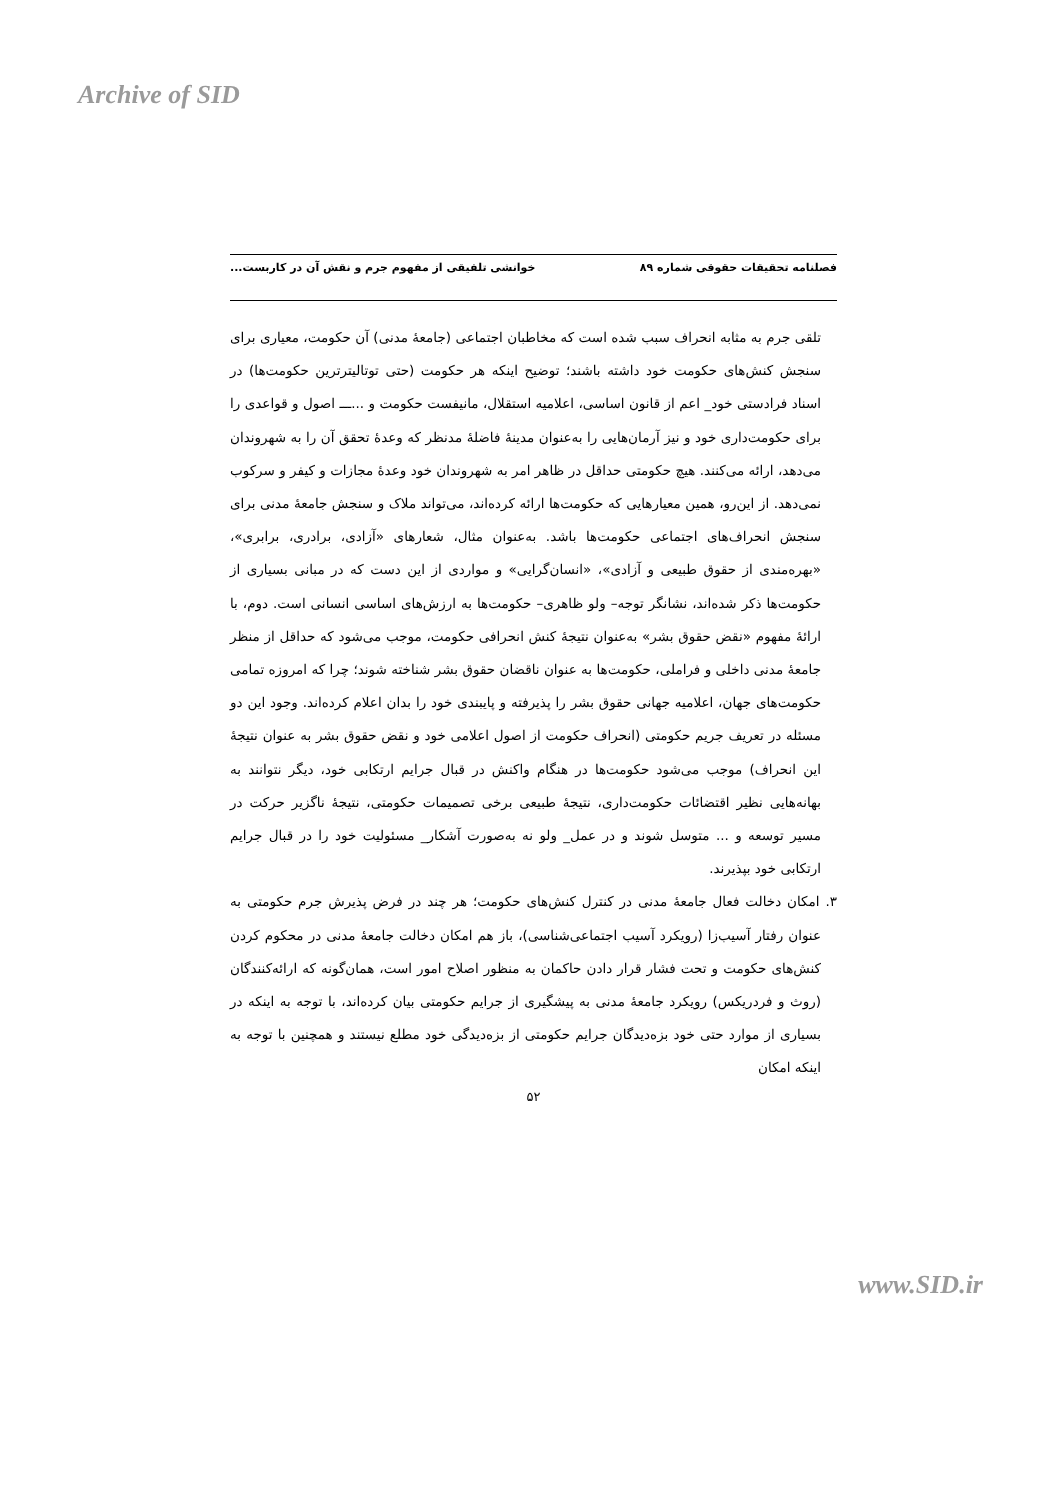Archive of SID
فصلنامه تحقیقات حقوقی شماره ۸۹ خوانشی تلفیقی از مفهوم جرم و نقش آن در کاربست...
تلقی جرم به مثابه انحراف سبب شده است که مخاطبان اجتماعی (جامعهٔ مدنی) آن حکومت، معیاری برای سنجش کنش‌های حکومت خود داشته باشند؛ توضیح اینکه هر حکومت (حتی توتالیترترین حکومت‌ها) در اسناد فرادستی خود_ اعم از قانون اساسی، اعلامیه استقلال، مانیفست حکومت و ...ـــ اصول و قواعدی را برای حکومت‌داری خود و نیز آرمان‌هایی را به‌عنوان مدینهٔ فاضلهٔ مدنظر که وعدهٔ تحقق آن را به شهروندان می‌دهد، ارائه می‌کنند. هیچ حکومتی حداقل در ظاهر امر به شهروندان خود وعدهٔ مجازات و کیفر و سرکوب نمی‌دهد. از این‌رو، همین معیارهایی که حکومت‌ها ارائه کرده‌اند، می‌تواند ملاک و سنجش جامعهٔ مدنی برای سنجش انحراف‌های اجتماعی حکومت‌ها باشد. به‌عنوان مثال، شعارهای «آزادی، برادری، برابری»، «بهره‌مندی از حقوق طبیعی و آزادی»، «انسان‌گرایی» و مواردی از این دست که در مبانی بسیاری از حکومت‌ها ذکر شده‌اند، نشانگر توجه– ولو ظاهری– حکومت‌ها به ارزش‌های اساسی انسانی است. دوم، با ارائهٔ مفهوم «نقض حقوق بشر» به‌عنوان نتیجهٔ کنش انحرافی حکومت، موجب می‌شود که حداقل از منظر جامعهٔ مدنی داخلی و فراملی، حکومت‌ها به عنوان ناقضان حقوق بشر شناخته شوند؛ چرا که امروزه تمامی حکومت‌های جهان، اعلامیه جهانی حقوق بشر را پذیرفته و پایبندی خود را بدان اعلام کرده‌اند. وجود این دو مسئله در تعریف جریم حکومتی (انحراف حکومت از اصول اعلامی خود و نقض حقوق بشر به عنوان نتیجهٔ این انحراف) موجب می‌شود حکومت‌ها در هنگام واکنش در قبال جرایم ارتکابی خود، دیگر نتوانند به بهانه‌هایی نظیر اقتضائات حکومت‌داری، نتیجهٔ طبیعی برخی تصمیمات حکومتی، نتیجهٔ ناگزیر حرکت در مسیر توسعه و ... متوسل شوند و در عمل_ ولو نه به‌صورت آشکار_ مسئولیت خود را در قبال جرایم ارتکابی خود بپذیرند.
۳. امکان دخالت فعال جامعهٔ مدنی در کنترل کنش‌های حکومت؛ هر چند در فرض پذیرش جرم حکومتی به عنوان رفتار آسیب‌زا (رویکرد آسیب اجتماعی‌شناسی)، باز هم امکان دخالت جامعهٔ مدنی در محکوم کردن کنش‌های حکومت و تحت فشار قرار دادن حاکمان به منظور اصلاح امور است، همان‌گونه که ارائه‌کنندگان (روث و فردریکس) رویکرد جامعهٔ مدنی به پیشگیری از جرایم حکومتی بیان کرده‌اند، با توجه به اینکه در بسیاری از موارد حتی خود بزه‌دیدگان جرایم حکومتی از بزه‌دیدگی خود مطلع نیستند و همچنین با توجه به اینکه امکان
۵۲
www.SID.ir